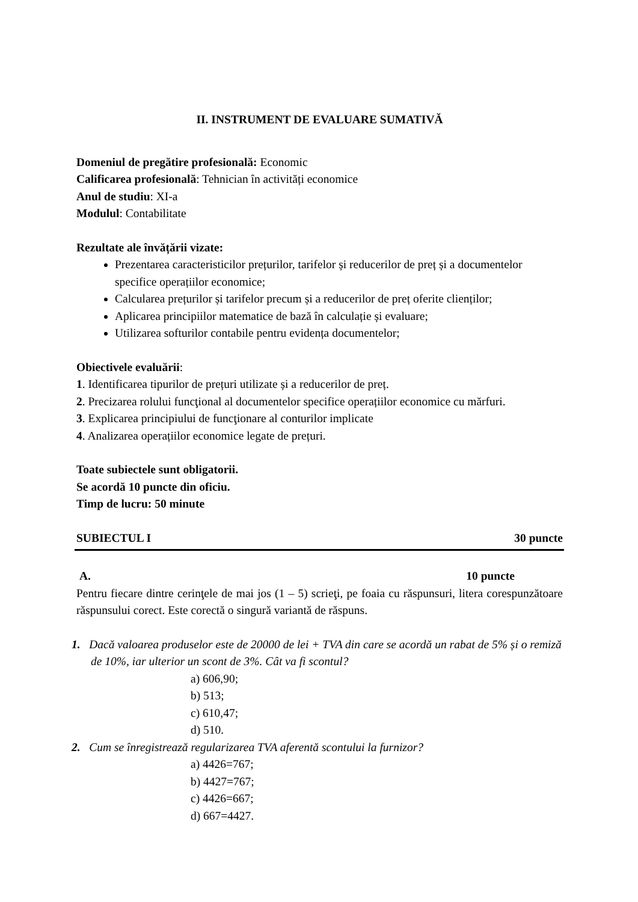II. INSTRUMENT DE EVALUARE SUMATIVĂ
Domeniul de pregătire profesională: Economic
Calificarea profesională: Tehnician în activități economice
Anul de studiu: XI-a
Modulul: Contabilitate
Rezultate ale învățării vizate:
Prezentarea caracteristicilor prețurilor, tarifelor și reducerilor de preț și a documentelor specifice operațiilor economice;
Calcularea prețurilor și tarifelor precum și a reducerilor de preț oferite clienților;
Aplicarea principiilor matematice de bază în calculație și evaluare;
Utilizarea softurilor contabile pentru evidența documentelor;
Obiectivele evaluării:
1. Identificarea tipurilor de prețuri utilizate și a reducerilor de preț.
2. Precizarea rolului funcţional al documentelor specifice operațiilor economice cu mărfuri.
3. Explicarea principiului de funcţionare al conturilor implicate
4. Analizarea operațiilor economice legate de prețuri.
Toate subiectele sunt obligatorii.
Se acordă 10 puncte din oficiu.
Timp de lucru: 50 minute
SUBIECTUL I 30 puncte
A. 10 puncte
Pentru fiecare dintre cerinţele de mai jos (1 – 5) scrieţi, pe foaia cu răspunsuri, litera corespunzătoare răspunsului corect. Este corectă o singură variantă de răspuns.
1. Dacă valoarea produselor este de 20000 de lei + TVA din care se acordă un rabat de 5% și o remiză de 10%, iar ulterior un scont de 3%. Cât va fi scontul?
a) 606,90;
b) 513;
c) 610,47;
d) 510.
2. Cum se înregistrează regularizarea TVA aferentă scontului la furnizor?
a) 4426=767;
b) 4427=767;
c) 4426=667;
d) 667=4427.